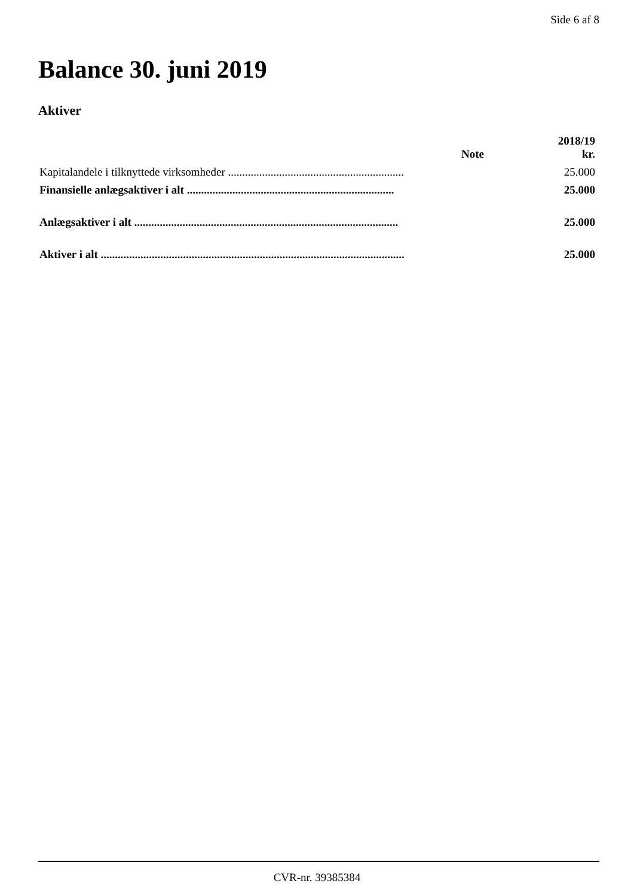Side 6 af 8
Balance 30. juni 2019
Aktiver
| | Note | 2018/19 kr. |
| --- | --- | --- |
| Kapitalandele i tilknyttede virksomheder .............................................................. | | 25.000 |
| Finansielle anlægsaktiver i alt ......................................................................... | | 25.000 |
| Anlægsaktiver i alt ............................................................................................. | | 25.000 |
| Aktiver i alt ........................................................................................................... | | 25.000 |
CVR-nr. 39385384